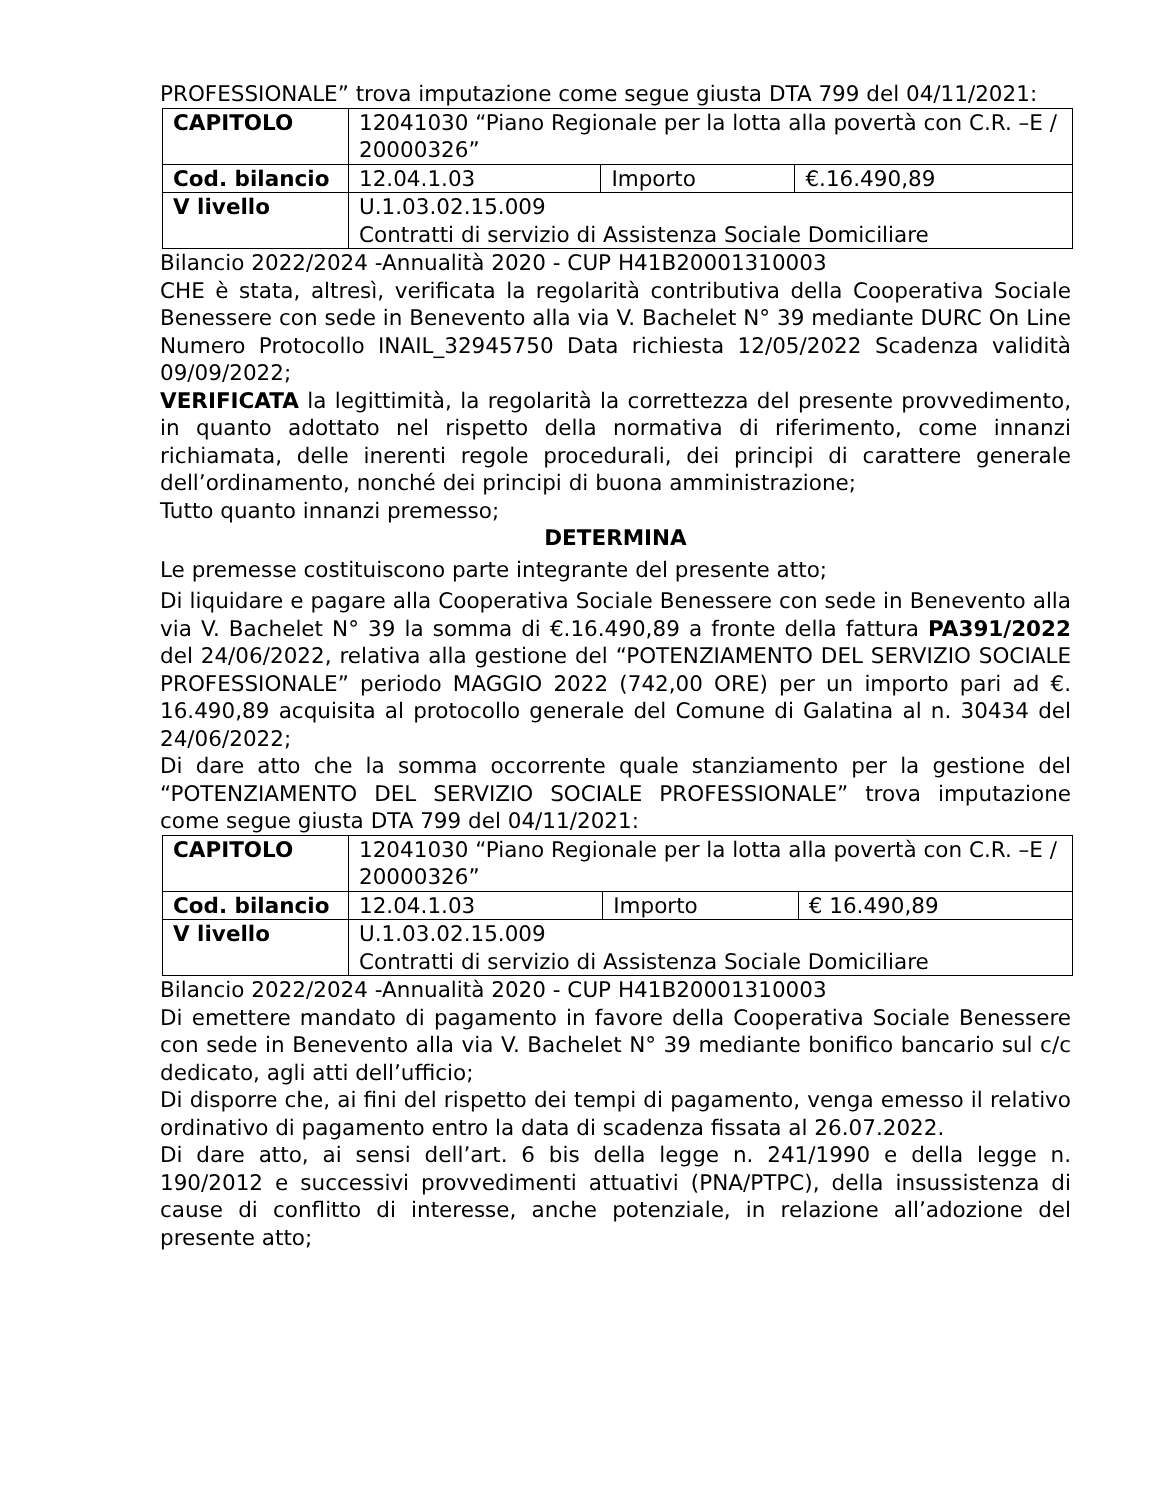PROFESSIONALE” trova imputazione come segue giusta DTA 799 del 04/11/2021:
| CAPITOLO | 12041030 “Piano Regionale per la lotta alla povertà con C.R. –E / 20000326” | | |
| Cod. bilancio | 12.04.1.03 | Importo | €.16.490,89 |
| V livello | U.1.03.02.15.009 Contratti di servizio di Assistenza Sociale Domiciliare | | |
Bilancio 2022/2024 -Annualità 2020 - CUP H41B20001310003
CHE è stata, altresì, verificata la regolarità contributiva della Cooperativa Sociale Benessere con sede in Benevento alla via V. Bachelet N° 39 mediante DURC On Line Numero Protocollo INAIL_32945750 Data richiesta 12/05/2022 Scadenza validità 09/09/2022;
VERIFICATA la legittimità, la regolarità la correttezza del presente provvedimento, in quanto adottato nel rispetto della normativa di riferimento, come innanzi richiamata, delle inerenti regole procedurali, dei principi di carattere generale dell’ordinamento, nonché dei principi di buona amministrazione;
Tutto quanto innanzi premesso;
DETERMINA
Le premesse costituiscono parte integrante del presente atto;
Di liquidare e pagare alla Cooperativa Sociale Benessere con sede in Benevento alla via V. Bachelet N° 39 la somma di €.16.490,89 a fronte della fattura PA391/2022 del 24/06/2022, relativa alla gestione del “POTENZIAMENTO DEL SERVIZIO SOCIALE PROFESSIONALE” periodo MAGGIO 2022 (742,00 ORE) per un importo pari ad €. 16.490,89 acquisita al protocollo generale del Comune di Galatina al n. 30434 del 24/06/2022;
Di dare atto che la somma occorrente quale stanziamento per la gestione del “POTENZIAMENTO DEL SERVIZIO SOCIALE PROFESSIONALE” trova imputazione come segue giusta DTA 799 del 04/11/2021:
| CAPITOLO | 12041030 “Piano Regionale per la lotta alla povertà con C.R. –E / 20000326” | | |
| Cod. bilancio | 12.04.1.03 | Importo | € 16.490,89 |
| V livello | U.1.03.02.15.009 Contratti di servizio di Assistenza Sociale Domiciliare | | |
Bilancio 2022/2024 -Annualità 2020 - CUP H41B20001310003
Di emettere mandato di pagamento in favore della Cooperativa Sociale Benessere con sede in Benevento alla via V. Bachelet N° 39 mediante bonifico bancario sul c/c dedicato, agli atti dell’ufficio;
Di disporre che, ai fini del rispetto dei tempi di pagamento, venga emesso il relativo ordinativo di pagamento entro la data di scadenza fissata al 26.07.2022.
Di dare atto, ai sensi dell’art. 6 bis della legge n. 241/1990 e della legge n. 190/2012 e successivi provvedimenti attuativi (PNA/PTPC), della insussistenza di cause di conflitto di interesse, anche potenziale, in relazione all’adozione del presente atto;